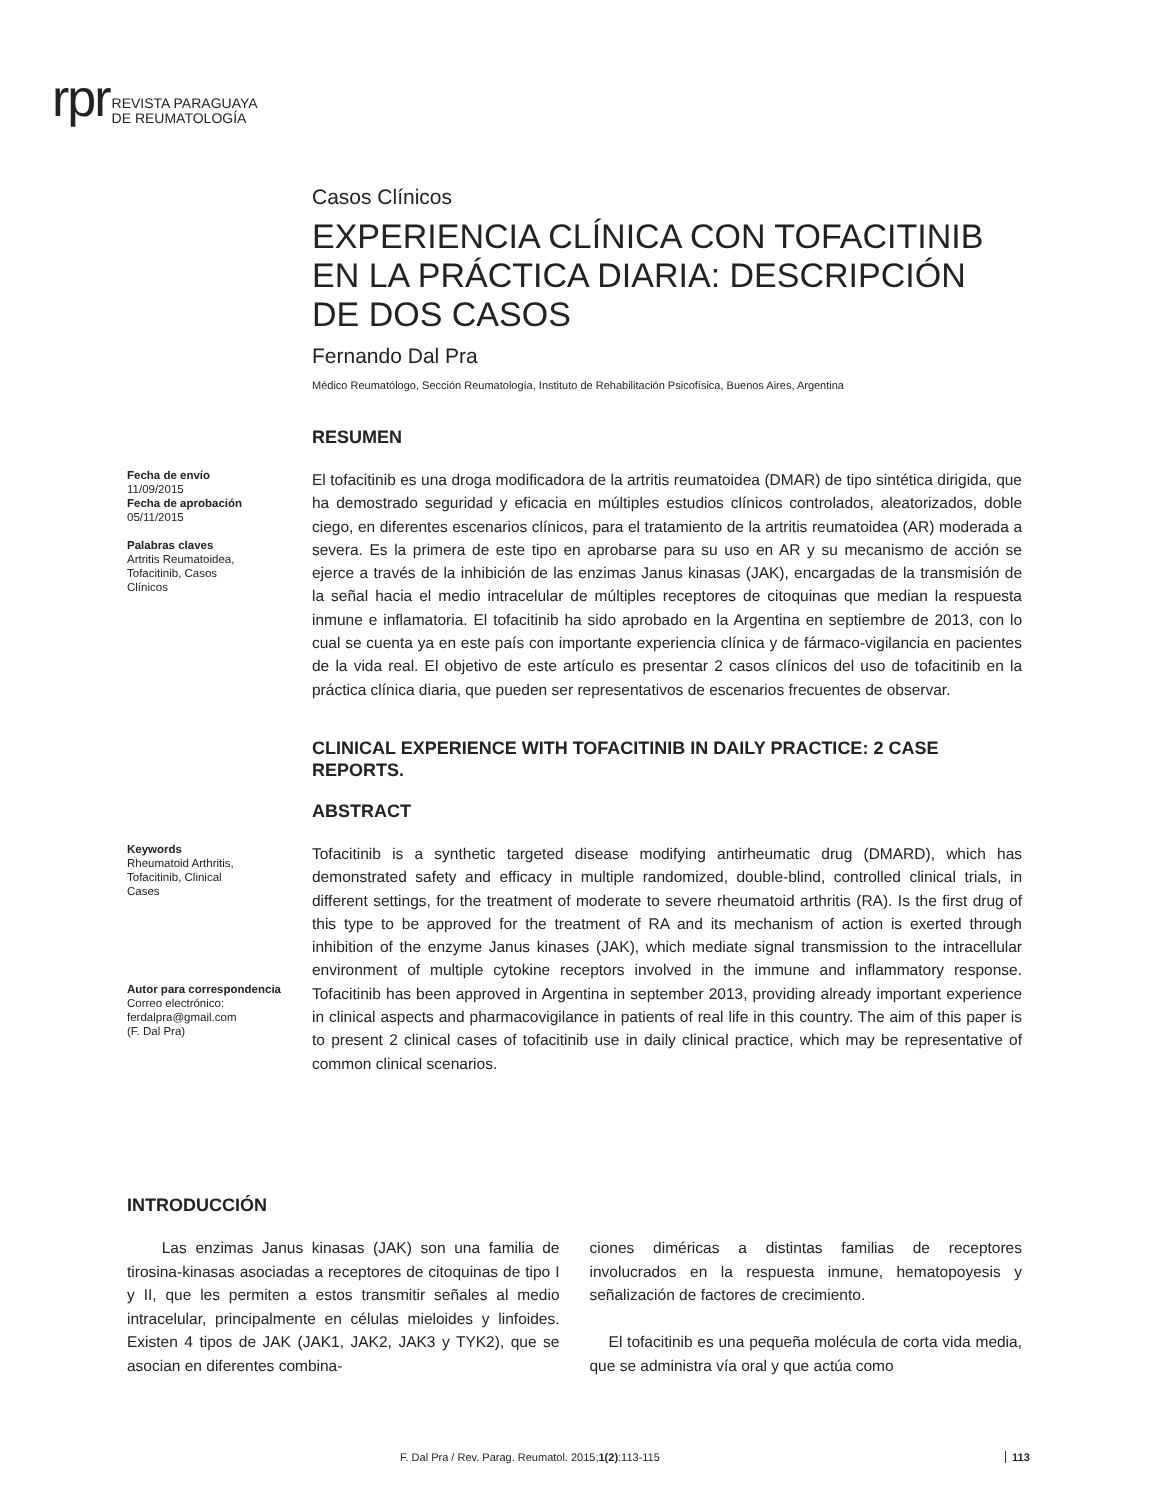rpr REVISTA PARAGUAYA
DE REUMATOLOGÍA
Casos Clínicos
EXPERIENCIA CLÍNICA CON TOFACITINIB EN LA PRÁCTICA DIARIA: DESCRIPCIÓN DE DOS CASOS
Fernando Dal Pra
Médico Reumatólogo, Sección Reumatología, Instituto de Rehabilitación Psicofísica, Buenos Aires, Argentina
RESUMEN
Fecha de envío
11/09/2015
Fecha de aprobación
05/11/2015
Palabras claves
Artritis Reumatoidea,
Tofacitinib, Casos
Clínicos
El tofacitinib es una droga modificadora de la artritis reumatoidea (DMAR) de tipo sintética dirigida, que ha demostrado seguridad y eficacia en múltiples estudios clínicos controlados, aleatorizados, doble ciego, en diferentes escenarios clínicos, para el tratamiento de la artritis reumatoidea (AR) moderada a severa. Es la primera de este tipo en aprobarse para su uso en AR y su mecanismo de acción se ejerce a través de la inhibición de las enzimas Janus kinasas (JAK), encargadas de la transmisión de la señal hacia el medio intracelular de múltiples receptores de citoquinas que median la respuesta inmune e inflamatoria. El tofacitinib ha sido aprobado en la Argentina en septiembre de 2013, con lo cual se cuenta ya en este país con importante experiencia clínica y de fármaco-vigilancia en pacientes de la vida real. El objetivo de este artículo es presentar 2 casos clínicos del uso de tofacitinib en la práctica clínica diaria, que pueden ser representativos de escenarios frecuentes de observar.
CLINICAL EXPERIENCE WITH TOFACITINIB IN DAILY PRACTICE: 2 CASE REPORTS.
ABSTRACT
Keywords
Rheumatoid Arthritis,
Tofacitinib, Clinical
Cases
Autor para correspondencia
Correo electrónico:
ferdalpra@gmail.com
(F. Dal Pra)
Tofacitinib is a synthetic targeted disease modifying antirheumatic drug (DMARD), which has demonstrated safety and efficacy in multiple randomized, double-blind, controlled clinical trials, in different settings, for the treatment of moderate to severe rheumatoid arthritis (RA). Is the first drug of this type to be approved for the treatment of RA and its mechanism of action is exerted through inhibition of the enzyme Janus kinases (JAK), which mediate signal transmission to the intracellular environment of multiple cytokine receptors involved in the immune and inflammatory response. Tofacitinib has been approved in Argentina in september 2013, providing already important experience in clinical aspects and pharmacovigilance in patients of real life in this country. The aim of this paper is to present 2 clinical cases of tofacitinib use in daily clinical practice, which may be representative of common clinical scenarios.
INTRODUCCIÓN
Las enzimas Janus kinasas (JAK) son una familia de tirosina-kinasas asociadas a receptores de citoquinas de tipo I y II, que les permiten a estos transmitir señales al medio intracelular, principalmente en células mieloides y linfoides. Existen 4 tipos de JAK (JAK1, JAK2, JAK3 y TYK2), que se asocian en diferentes combina-
ciones diméricas a distintas familias de receptores involucrados en la respuesta inmune, hematopoyesis y señalización de factores de crecimiento.
El tofacitinib es una pequeña molécula de corta vida media, que se administra vía oral y que actúa como
F. Dal Pra / Rev. Parag. Reumatol. 2015;1(2):113-115
113